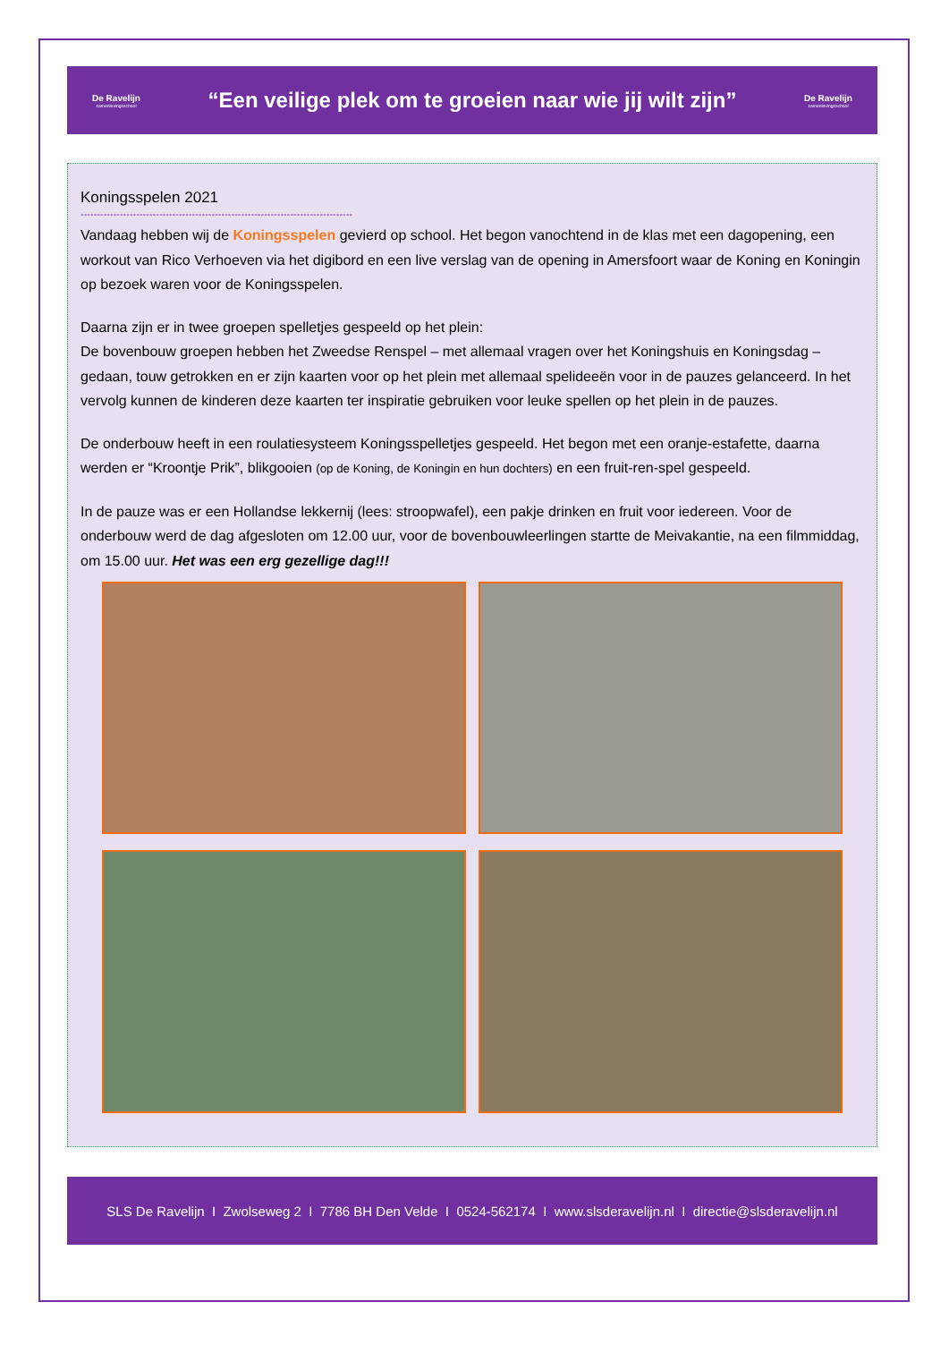De Ravelijn
samenlevingsschool
“Een veilige plek om te groeien naar wie jij wilt zijn”
De Ravelijn
samenlevingsschool
Koningsspelen 2021
-----------------------------------------------------------------------------------
Vandaag hebben wij de Koningsspelen gevierd op school. Het begon vanochtend in de klas met een dagopening, een workout van Rico Verhoeven via het digibord en een live verslag van de opening in Amersfoort waar de Koning en Koningin op bezoek waren voor de Koningsspelen.
Daarna zijn er in twee groepen spelletjes gespeeld op het plein:
De bovenbouw groepen hebben het Zweedse Renspel – met allemaal vragen over het Koningshuis en Koningsdag – gedaan, touw getrokken en er zijn kaarten voor op het plein met allemaal spelideeën voor in de pauzes gelanceerd. In het vervolg kunnen de kinderen deze kaarten ter inspiratie gebruiken voor leuke spellen op het plein in de pauzes.
De onderbouw heeft in een roulatiesysteem Koningsspelletjes gespeeld. Het begon met een oranje-estafette, daarna werden er “Kroontje Prik”, blikgooien (op de Koning, de Koningin en hun dochters) en een fruit-ren-spel gespeeld.
In de pauze was er een Hollandse lekkernij (lees: stroopwafel), een pakje drinken en fruit voor iedereen. Voor de onderbouw werd de dag afgesloten om 12.00 uur, voor de bovenbouwleerlingen startte de Meivakantie, na een filmmiddag, om 15.00 uur. Het was een erg gezellige dag!!!
SLS De Ravelijn I Zwolseweg 2 I 7786 BH Den Velde I 0524-562174 I www.slsderavelijn.nl I directie@slsderavelijn.nl